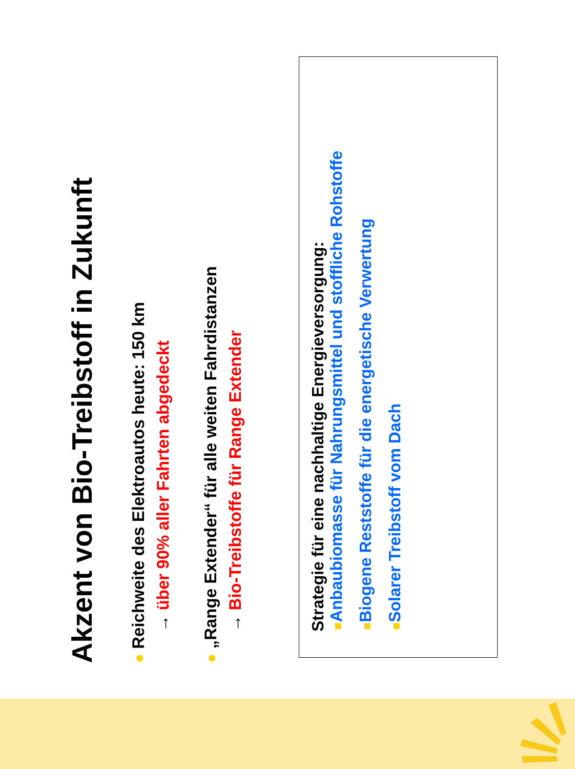Akzent von Bio-Treibstoff in Zukunft
● Reichweite des Elektroautos heute: 150 km
→ über 90% aller Fahrten abgedeckt
● „Range Extender“ für alle weiten Fahrdistanzen
→ Bio-Treibstoffe für Range Extender
Strategie für eine nachhaltige Energieversorgung:
■ Anbaubiomasse für Nahrungsmittel und stoffliche Rohstoffe
■ Biogene Reststoffe für die energetische Verwertung
■ Solarer Treibstoff vom Dach